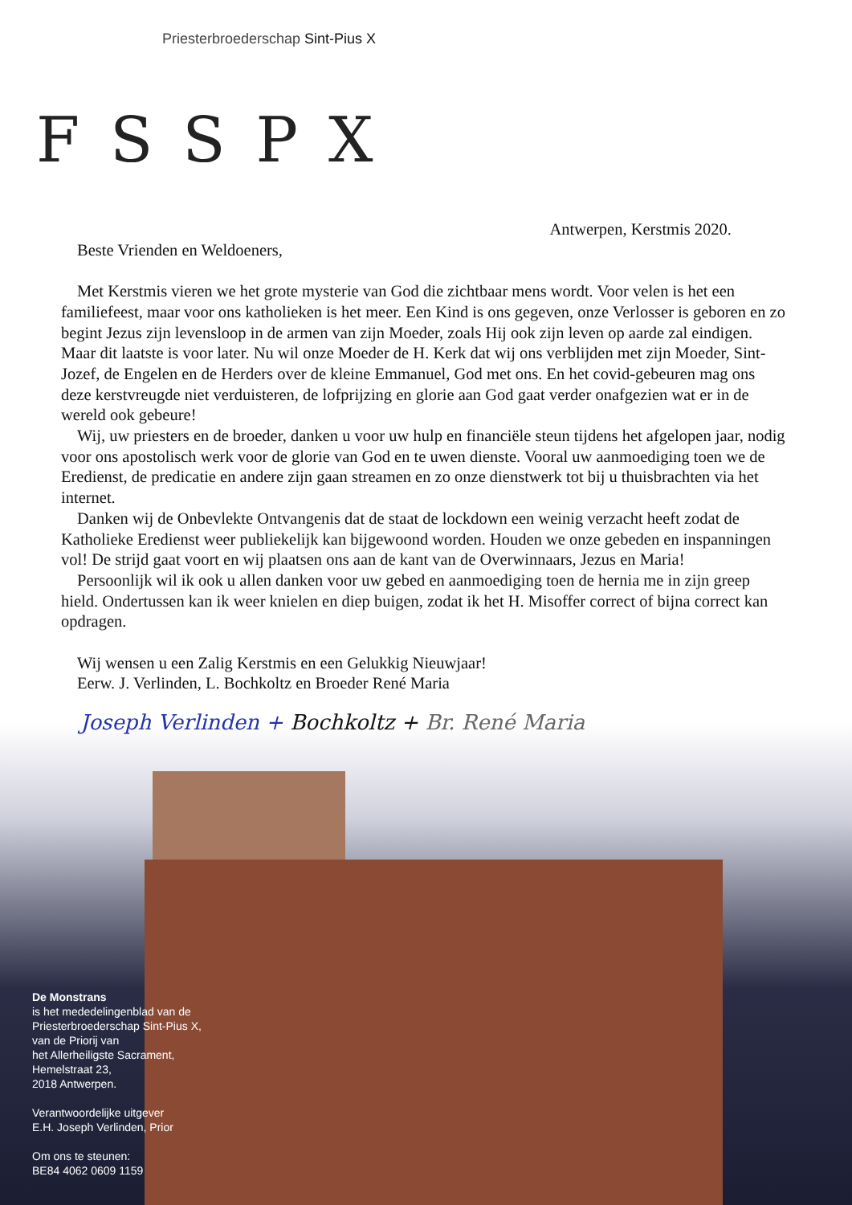Priesterbroederschap Sint-Pius X
FSSPX
Antwerpen, Kerstmis 2020.
Beste Vrienden en Weldoeners,
Met Kerstmis vieren we het grote mysterie van God die zichtbaar mens wordt. Voor velen is het een familiefeest, maar voor ons katholieken is het meer. Een Kind is ons gegeven, onze Verlosser is geboren en zo begint Jezus zijn levensloop in de armen van zijn Moeder, zoals Hij ook zijn leven op aarde zal eindigen. Maar dit laatste is voor later. Nu wil onze Moeder de H. Kerk dat wij ons verblijden met zijn Moeder, Sint-Jozef, de Engelen en de Herders over de kleine Emmanuel, God met ons. En het covid-gebeuren mag ons deze kerstvreugde niet verduisteren, de lofprijzing en glorie aan God gaat verder onafgezien wat er in de wereld ook gebeure!
Wij, uw priesters en de broeder, danken u voor uw hulp en financiële steun tijdens het afgelopen jaar, nodig voor ons apostolisch werk voor de glorie van God en te uwen dienste. Vooral uw aanmoediging toen we de Eredienst, de predicatie en andere zijn gaan streamen en zo onze dienstwerk tot bij u thuisbrachten via het internet.
Danken wij de Onbevlekte Ontvangenis dat de staat de lockdown een weinig verzacht heeft zodat de Katholieke Eredienst weer publiekelijk kan bijgewoond worden. Houden we onze gebeden en inspanningen vol! De strijd gaat voort en wij plaatsen ons aan de kant van de Overwinnaars, Jezus en Maria!
Persoonlijk wil ik ook u allen danken voor uw gebed en aanmoediging toen de hernia me in zijn greep hield. Ondertussen kan ik weer knielen en diep buigen, zodat ik het H. Misoffer correct of bijna correct kan opdragen.
Wij wensen u een Zalig Kerstmis en een Gelukkig Nieuwjaar!
Eerw. J. Verlinden, L. Bochkoltz en Broeder René Maria
Joseph Verlinden + Bochkoltz + Br. René Maria
De Monstrans
is het mededelingenblad van de
Priesterbroederschap Sint-Pius X,
van de Priorij van
het Allerheiligste Sacrament,
Hemelstraat 23,
2018 Antwerpen.
Verantwoordelijke uitgever
E.H. Joseph Verlinden, Prior
Om ons te steunen:
BE84 4062 0609 1159